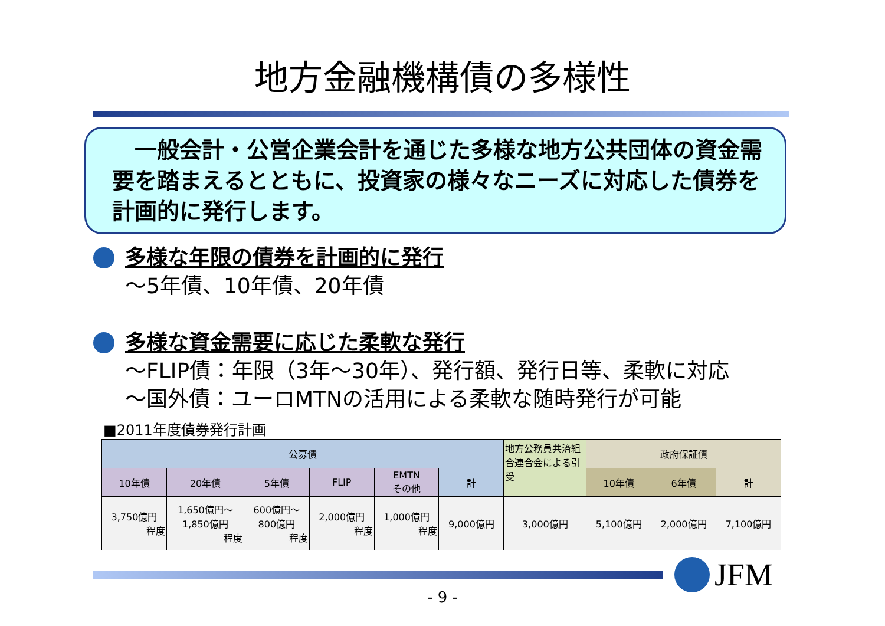地方金融機構債の多様性
　一般会計・公営企業会計を通じた多様な地方公共団体の資金需要を踏まえるとともに、投資家の様々なニーズに対応した債券を計画的に発行します。
多様な年限の債券を計画的に発行
～5年債、10年債、20年債
多様な資金需要に応じた柔軟な発行
～FLIP債：年限（3年～30年）、発行額、発行日等、柔軟に対応
～国外債：ユーロMTNの活用による柔軟な随時発行が可能
■2011年度債券発行計画
| 公募債 | | | | | | 地方公務員共済組合連合会による引受 | 政府保証債 | | |
| --- | --- | --- | --- | --- | --- | --- | --- | --- | --- |
| 10年債 | 20年債 | 5年債 | FLIP | EMTN その他 | 計 | | 10年債 | 6年債 | 計 |
| 3,750億円 程度 | 1,650億円～ 1,850億円 程度 | 600億円～ 800億円 程度 | 2,000億円 程度 | 1,000億円 程度 | 9,000億円 | 3,000億円 | 5,100億円 | 2,000億円 | 7,100億円 |
JFM
- 9 -